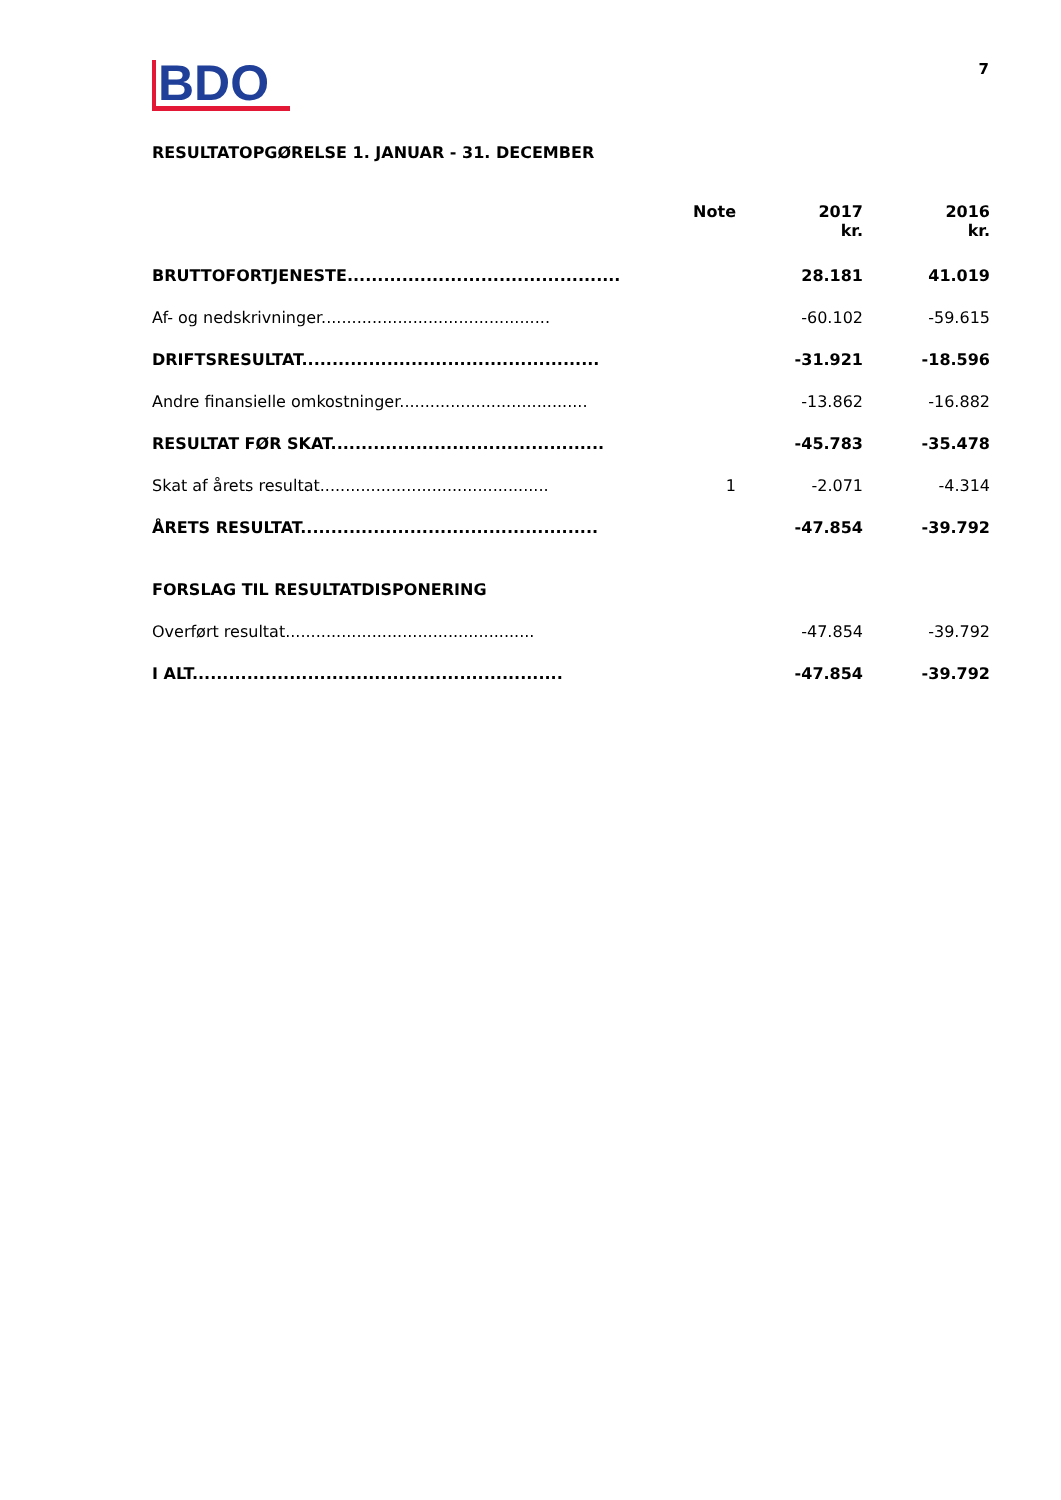BDO
7
RESULTATOPGØRELSE 1. JANUAR - 31. DECEMBER
| | Note | 2017 kr. | 2016 kr. |
| --- | --- | --- | --- |
| BRUTTOFORTJENESTE............................................. | | 28.181 | 41.019 |
| Af- og nedskrivninger............................................. | | -60.102 | -59.615 |
| DRIFTSRESULTAT................................................. | | -31.921 | -18.596 |
| Andre finansielle omkostninger..................................... | | -13.862 | -16.882 |
| RESULTAT FØR SKAT............................................. | | -45.783 | -35.478 |
| Skat af årets resultat............................................. | 1 | -2.071 | -4.314 |
| ÅRETS RESULTAT................................................. | | -47.854 | -39.792 |
| FORSLAG TIL RESULTATDISPONERING | | | |
| Overført resultat................................................. | | -47.854 | -39.792 |
| I ALT............................................................. | | -47.854 | -39.792 |